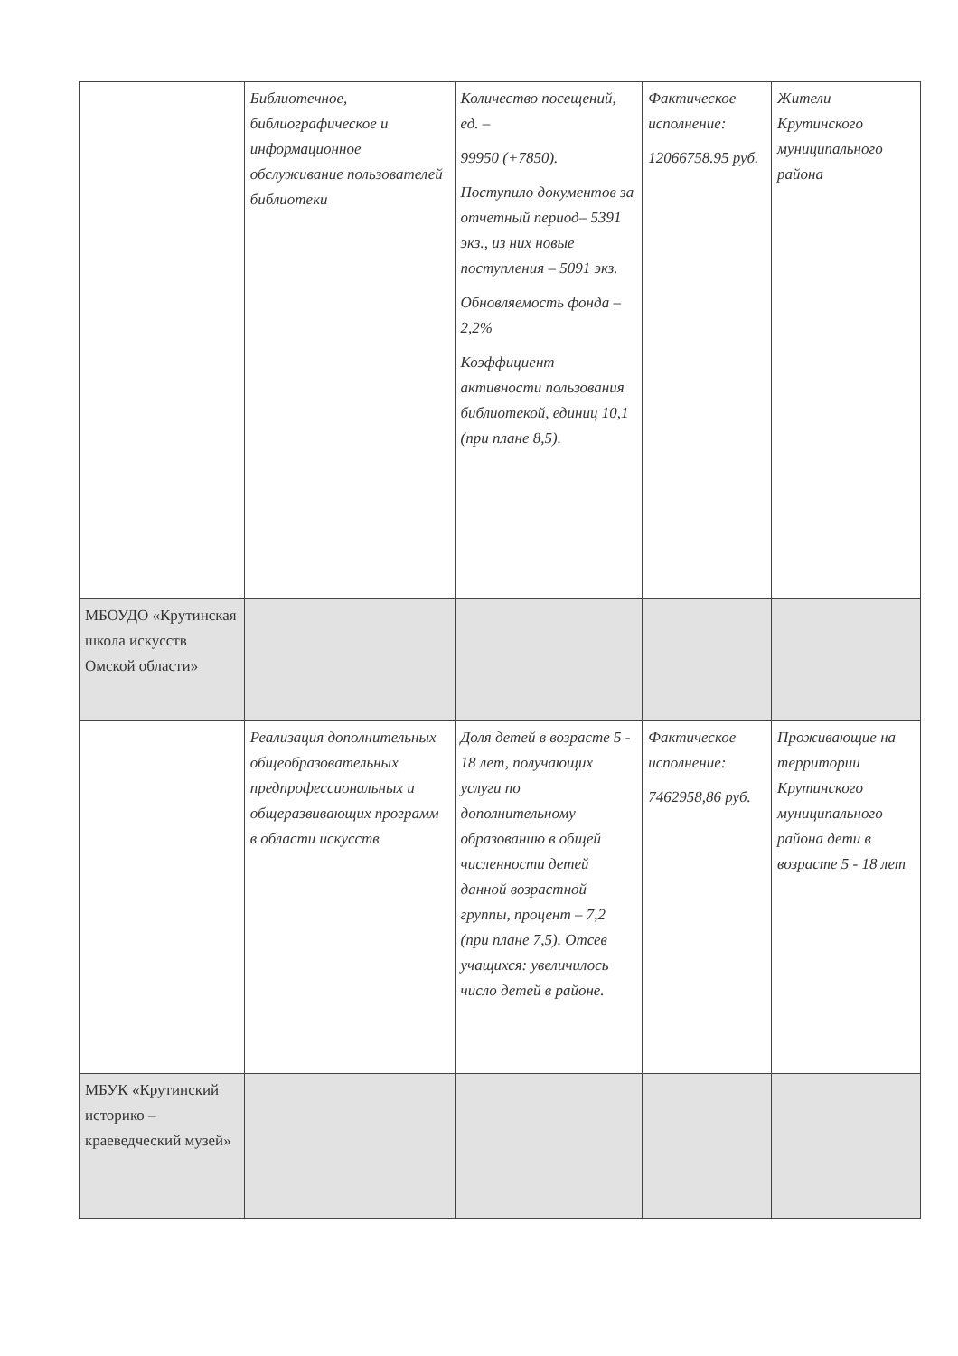| | Библиотечное, библиографическое и информационное обслуживание пользователей библиотеки | Количество посещений, ед. – 99950 (+7850). Поступило документов за отчетный период– 5391 экз., из них новые поступления – 5091 экз. Обновляемость фонда – 2,2% Коэффициент активности пользования библиотекой, единиц 10,1 (при плане 8,5). | Фактическое исполнение: 12066758.95 руб. | Жители Крутинского муниципального района |
| МБОУДО «Крутинская школа искусств Омской области» | | | | |
| | Реализация дополнительных общеобразовательных предпрофессиональных и общеразвивающих программ в области искусств | Доля детей в возрасте 5 - 18 лет, получающих услуги по дополнительному образованию в общей численности детей данной возрастной группы, процент – 7,2 (при плане 7,5). Отсев учащихся: увеличилось число детей в районе. | Фактическое исполнение: 7462958,86 руб. | Проживающие на территории Крутинского муниципального района дети в возрасте 5 - 18 лет |
| МБУК «Крутинский историко – краеведческий музей» | | | | |